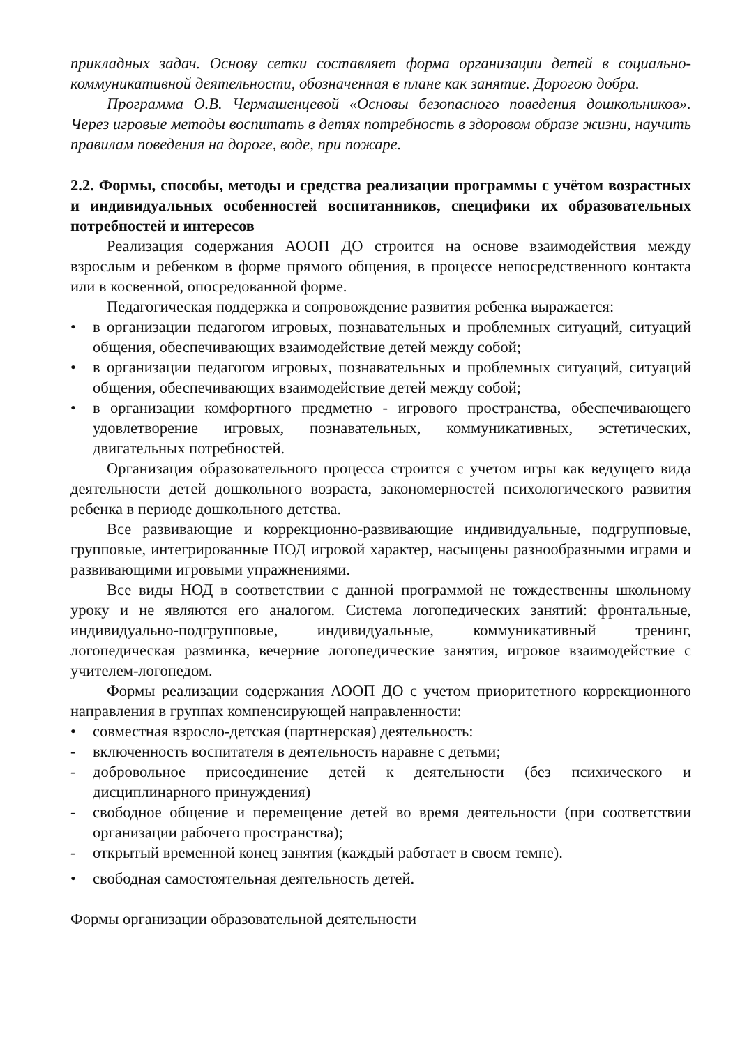прикладных задач. Основу сетки составляет форма организации детей в социально-коммуникативной деятельности, обозначенная в плане как занятие. Дорогою добра.
Программа О.В. Чермашенцевой «Основы безопасного поведения дошкольников». Через игровые методы воспитать в детях потребность в здоровом образе жизни, научить правилам поведения на дороге, воде, при пожаре.
2.2. Формы, способы, методы и средства реализации программы с учётом возрастных и индивидуальных особенностей воспитанников, специфики их образовательных потребностей и интересов
Реализация содержания АООП ДО строится на основе взаимодействия между взрослым и ребенком в форме прямого общения, в процессе непосредственного контакта или в косвенной, опосредованной форме.
Педагогическая поддержка и сопровождение развития ребенка выражается:
• в организации педагогом игровых, познавательных и проблемных ситуаций, ситуаций общения, обеспечивающих взаимодействие детей между собой;
• в организации педагогом игровых, познавательных и проблемных ситуаций, ситуаций общения, обеспечивающих взаимодействие детей между собой;
• в организации комфортного предметно - игрового пространства, обеспечивающего удовлетворение игровых, познавательных, коммуникативных, эстетических, двигательных потребностей.
Организация образовательного процесса строится с учетом игры как ведущего вида деятельности детей дошкольного возраста, закономерностей психологического развития ребенка в периоде дошкольного детства.
Все развивающие и коррекционно-развивающие индивидуальные, подгрупповые, групповые, интегрированные НОД игровой характер, насыщены разнообразными играми и развивающими игровыми упражнениями.
Все виды НОД в соответствии с данной программой не тождественны школьному уроку и не являются его аналогом. Система логопедических занятий: фронтальные, индивидуально-подгрупповые, индивидуальные, коммуникативный тренинг, логопедическая разминка, вечерние логопедические занятия, игровое взаимодействие с учителем-логопедом.
Формы реализации содержания АООП ДО с учетом приоритетного коррекционного направления в группах компенсирующей направленности:
• совместная взросло-детская (партнерская) деятельность:
- включенность воспитателя в деятельность наравне с детьми;
- добровольное присоединение детей к деятельности (без психического и дисциплинарного принуждения)
- свободное общение и перемещение детей во время деятельности (при соответствии организации рабочего пространства);
- открытый временной конец занятия (каждый работает в своем темпе).
• свободная самостоятельная деятельность детей.
Формы организации образовательной деятельности